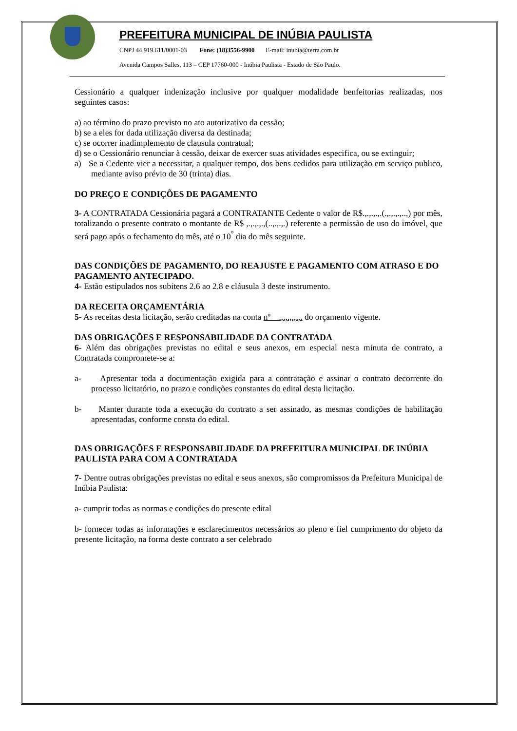PREFEITURA MUNICIPAL DE INÚBIA PAULISTA
CNPJ 44.919.611/0001-03 Fone: (18)3556-9900 E-mail: inubia@terra.com.br
Avenida Campos Salles, 113 – CEP 17760-000 - Inúbia Paulista - Estado de São Paulo.
Cessionário a qualquer indenização inclusive por qualquer modalidade benfeitorias realizadas, nos seguintes casos:
a) ao término do prazo previsto no ato autorizativo da cessão;
b) se a eles for dada utilização diversa da destinada;
c) se ocorrer inadimplemento de clausula contratual;
d) se o Cessionário renunciar à cessão, deixar de exercer suas atividades especifica, ou se extinguir;
a) Se a Cedente vier a necessitar, a qualquer tempo, dos bens cedidos para utilização em serviço publico, mediante aviso prévio de 30 (trinta) dias.
DO PREÇO E CONDIÇÕES DE PAGAMENTO
3- A CONTRATADA Cessionária pagará a CONTRATANTE Cedente o valor de R$.,.,.,.,.(.,.,.,.,..,) por mês, totalizando o presente contrato o montante de R$ ,.,.,.,.,(..,.,.,.) referente a permissão de uso do imóvel, que será pago após o fechamento do mês, até o 10<sup>°</sup> dia do mês seguinte.
DAS CONDIÇÕES DE PAGAMENTO, DO REAJUSTE E PAGAMENTO COM ATRASO E DO PAGAMENTO ANTECIPADO.
4- Estão estipulados nos subitens 2.6 ao 2.8 e cláusula 3 deste instrumento.
DA RECEITA ORÇAMENTÁRIA
5- As receitas desta licitação, serão creditadas na conta nº .,.,.,.,.,. do orçamento vigente.
DAS OBRIGAÇÕES E RESPONSABILIDADE DA CONTRATADA
6- Além das obrigações previstas no edital e seus anexos, em especial nesta minuta de contrato, a Contratada compromete-se a:
a- Apresentar toda a documentação exigida para a contratação e assinar o contrato decorrente do processo licitatório, no prazo e condições constantes do edital desta licitação.
b- Manter durante toda a execução do contrato a ser assinado, as mesmas condições de habilitação apresentadas, conforme consta do edital.
DAS OBRIGAÇÕES E RESPONSABILIDADE DA PREFEITURA MUNICIPAL DE INÚBIA PAULISTA PARA COM A CONTRATADA
7- Dentre outras obrigações previstas no edital e seus anexos, são compromissos da Prefeitura Municipal de Inúbia Paulista:
a- cumprir todas as normas e condições do presente edital
b- fornecer todas as informações e esclarecimentos necessários ao pleno e fiel cumprimento do objeto da presente licitação, na forma deste contrato a ser celebrado